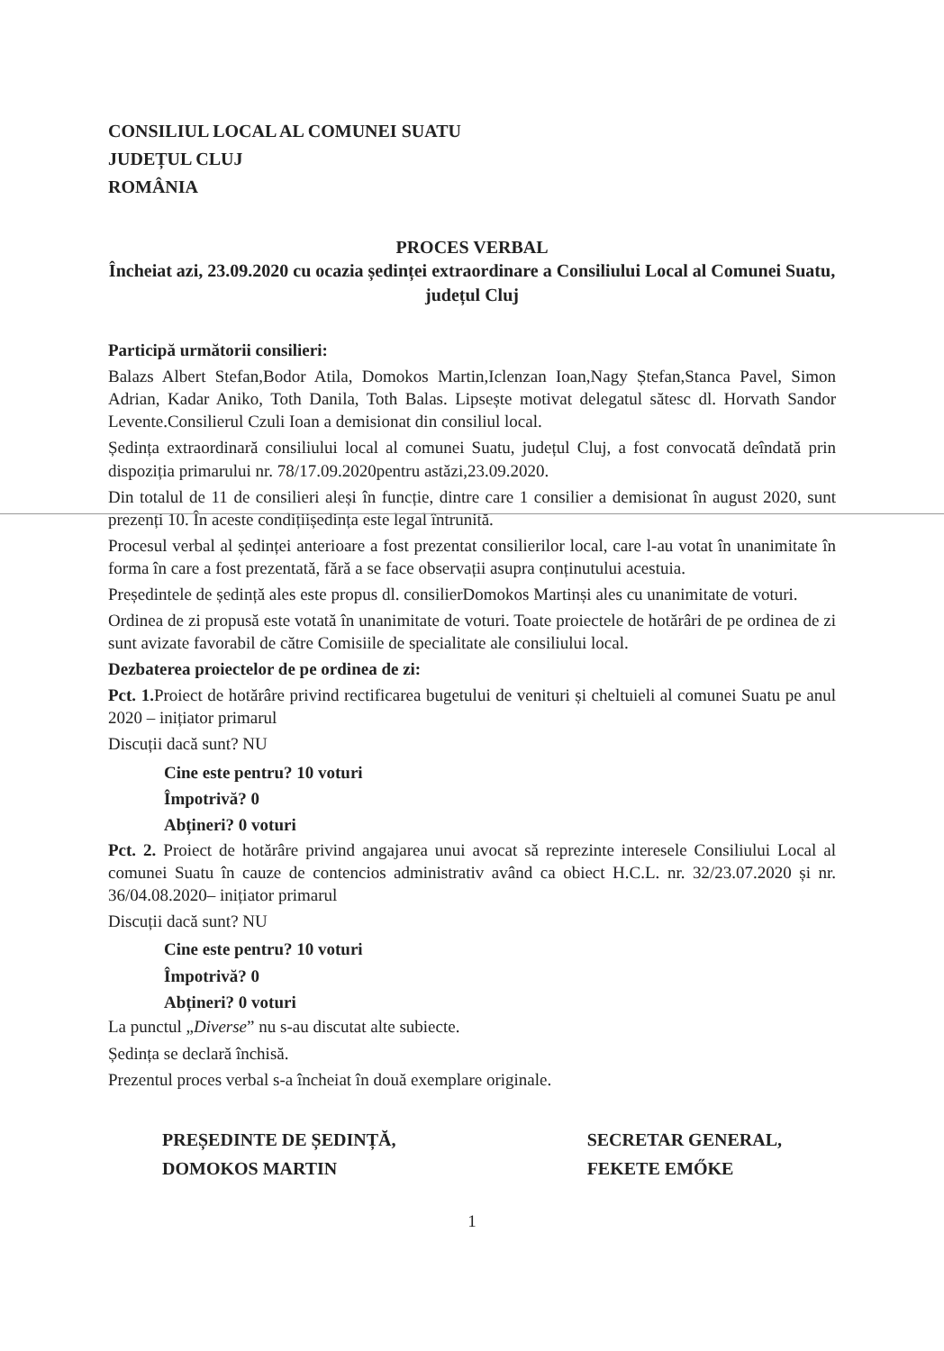CONSILIUL LOCAL AL COMUNEI SUATU
JUDEȚUL CLUJ
ROMÂNIA
PROCES VERBAL
Încheiat azi, 23.09.2020 cu ocazia ședinței extraordinare a Consiliului Local al Comunei Suatu, județul Cluj
Participă următorii consilieri:
Balazs Albert Stefan,Bodor Atila, Domokos Martin,Iclenzan Ioan,Nagy Ștefan,Stanca Pavel, Simon Adrian, Kadar Aniko, Toth Danila, Toth Balas. Lipsește motivat delegatul sătesc dl. Horvath Sandor Levente.Consilierul Czuli Ioan a demisionat din consiliul local.
Ședința extraordinară consiliului local al comunei Suatu, județul Cluj, a fost convocată deîndată prin dispoziția primarului nr. 78/17.09.2020pentru astăzi,23.09.2020.
Din totalul de 11 de consilieri aleși în funcție, dintre care 1 consilier a demisionat în august 2020, sunt prezenți 10. În aceste condițiiședința este legal întrunită.
Procesul verbal al ședinței anterioare a fost prezentat consilierilor local, care l-au votat în unanimitate în forma în care a fost prezentată, fără a se face observații asupra conținutului acestuia.
Președintele de ședință ales este propus dl. consilierDomokos Martinși ales cu unanimitate de voturi.
Ordinea de zi propusă este votată în unanimitate de voturi. Toate proiectele de hotărâri de pe ordinea de zi sunt avizate favorabil de către Comisiile de specialitate ale consiliului local.
Dezbaterea proiectelor de pe ordinea de zi:
Pct. 1. Proiect de hotărâre privind rectificarea bugetului de venituri și cheltuieli al comunei Suatu pe anul 2020 – inițiator primarul
Discuții dacă sunt? NU
Cine este pentru? 10 voturi
Împotrivă? 0
Abțineri? 0 voturi
Pct. 2. Proiect de hotărâre privind angajarea unui avocat să reprezinte interesele Consiliului Local al comunei Suatu în cauze de contencios administrativ având ca obiect H.C.L. nr. 32/23.07.2020 și nr. 36/04.08.2020– inițiator primarul
Discuții dacă sunt? NU
Cine este pentru? 10 voturi
Împotrivă? 0
Abțineri? 0 voturi
La punctul „Diverse” nu s-au discutat alte subiecte.
Ședința se declară închisă.
Prezentul proces verbal s-a încheiat în două exemplare originale.
PREȘEDINTE DE ȘEDINȚĂ,
DOMOKOS MARTIN
SECRETAR GENERAL,
FEKETE EMŐKE
1